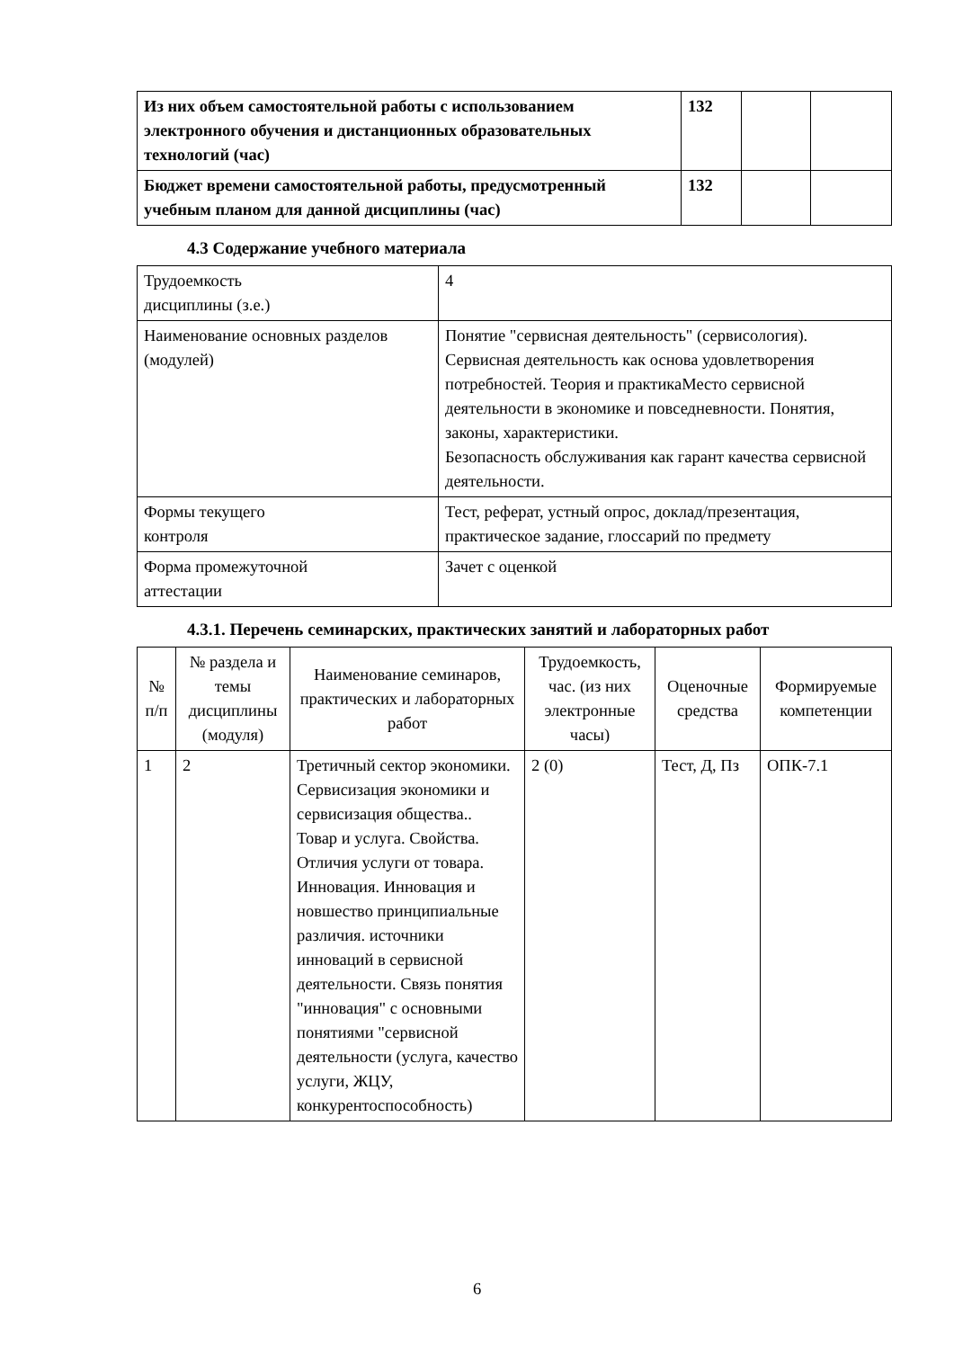| Из них объем самостоятельной работы с использованием электронного обучения и дистанционных образовательных технологий (час) | 132 | | |
| Бюджет времени самостоятельной работы, предусмотренный учебным планом для данной дисциплины (час) | 132 | | |
4.3 Содержание учебного материала
| Трудоемкость дисциплины (з.е.) | 4 |
| Наименование основных разделов (модулей) | Понятие "сервисная деятельность" (сервисология). Сервисная деятельность как основа удовлетворения потребностей. Теория и практикаМесто сервисной деятельности в экономике и повседневности. Понятия, законы, характеристики. Безопасность обслуживания как гарант качества сервисной деятельности. |
| Формы текущего контроля | Тест, реферат, устный опрос, доклад/презентация, практическое задание, глоссарий по предмету |
| Форма промежуточной аттестации | Зачет с оценкой |
4.3.1. Перечень семинарских, практических занятий и лабораторных работ
| № п/п | № раздела и темы дисциплины (модуля) | Наименование семинаров, практических и лабораторных работ | Трудоемкость, час. (из них электронные часы) | Оценочные средства | Формируемые компетенции |
| --- | --- | --- | --- | --- | --- |
| 1 | 2 | Третичный сектор экономики. Сервисизация экономики и сервисизация общества.. Товар и услуга. Свойства. Отличия услуги от товара. Инновация. Инновация и новшество принципиальные различия. источники инноваций в сервисной деятельности. Связь понятия "инновация" с основными понятиями "сервисной деятельности (услуга, качество услуги, ЖЦУ, конкурентоспособность) | 2 (0) | Тест, Д, Пз | ОПК-7.1 |
6